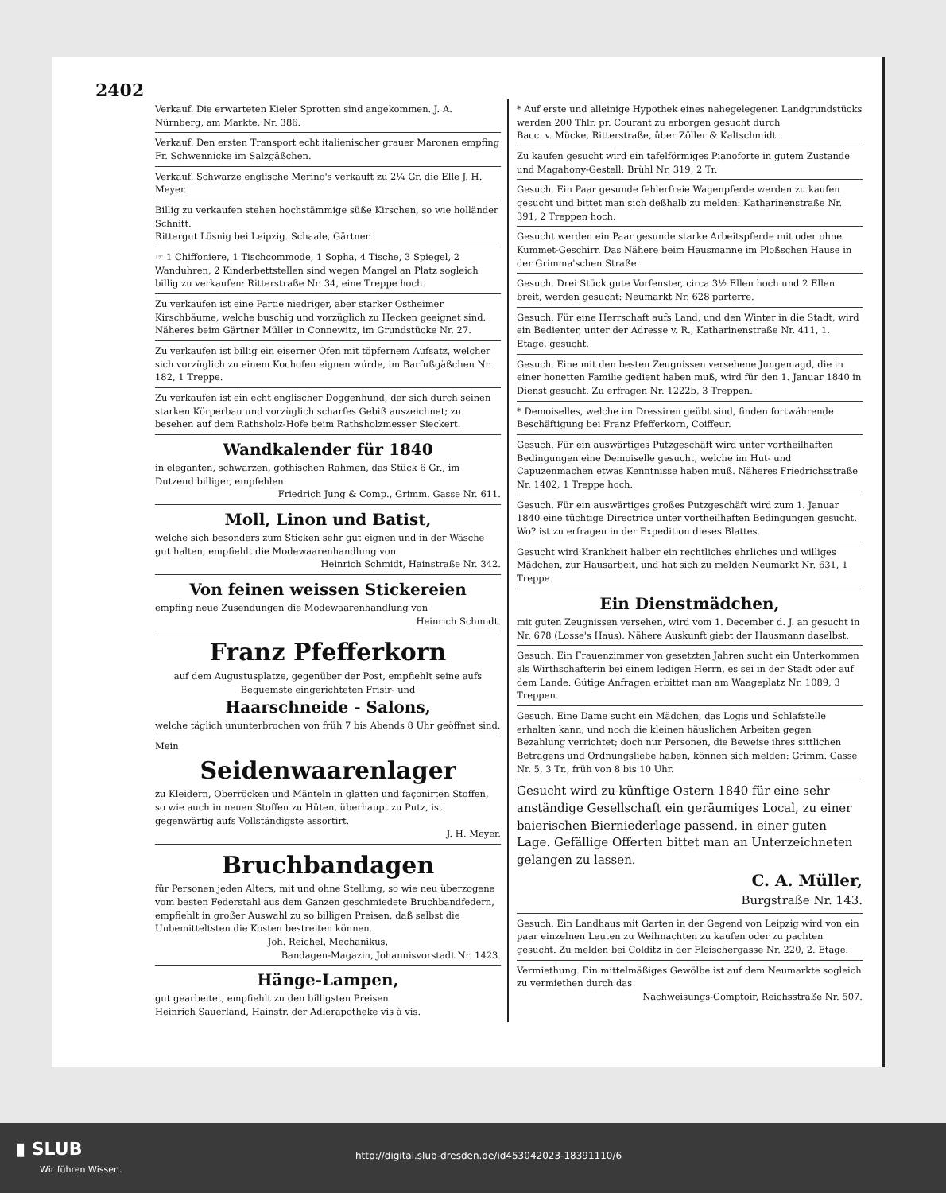2402
Verkauf. Die erwarteten Kieler Sprotten sind angekommen. J. A. Nürnberg, am Markte, Nr. 386.
Verkauf. Den ersten Transport echt italienischer grauer Maronen empfing Fr. Schwennicke im Salzgäßchen.
Verkauf. Schwarze englische Merino's verkauft zu 2¼ Gr. die Elle J. H. Meyer.
Billig zu verkaufen stehen hochstämmige süße Kirschen, so wie holländer Schnitt.
Rittergut Lösnig bei Leipzig. Schaale, Gärtner.
☞ 1 Chiffoniere, 1 Tischcommode, 1 Sopha, 4 Tische, 3 Spiegel, 2 Wanduhren, 2 Kinderbettstellen sind wegen Mangel an Platz sogleich billig zu verkaufen: Ritterstraße Nr. 34, eine Treppe hoch.
Zu verkaufen ist eine Partie niedriger, aber starker Ostheimer Kirschbäume, welche buschig und vorzüglich zu Hecken geeignet sind. Näheres beim Gärtner Müller in Connewitz, im Grundstücke Nr. 27.
Zu verkaufen ist billig ein eiserner Ofen mit töpfernem Aufsatz, welcher sich vorzüglich zu einem Kochofen eignen würde, im Barfußgäßchen Nr. 182, 1 Treppe.
Zu verkaufen ist ein echt englischer Doggenhund, der sich durch seinen starken Körperbau und vorzüglich scharfes Gebiß auszeichnet; zu besehen auf dem Rathsholz-Hofe beim Rathsholzmesser Sieckert.
Wandkalender für 1840
in eleganten, schwarzen, gothischen Rahmen, das Stück 6 Gr., im Dutzend billiger, empfehlen
Friedrich Jung & Comp., Grimm. Gasse Nr. 611.
Moll, Linon und Batist,
welche sich besonders zum Sticken sehr gut eignen und in der Wäsche gut halten, empfiehlt die Modewaarenhandlung von
Heinrich Schmidt, Hainstraße Nr. 342.
Von feinen weissen Stickereien
empfing neue Zusendungen die Modewaarenhandlung von
Heinrich Schmidt.
Franz Pfefferkorn
auf dem Augustusplatze, gegenüber der Post, empfiehlt seine aufs Bequemste eingerichteten Frisir- und
Haarschneide - Salons,
welche täglich ununterbrochen von früh 7 bis Abends 8 Uhr geöffnet sind.
Mein
Seidenwaarenlager
zu Kleidern, Oberröcken und Mänteln in glatten und façonirten Stoffen, so wie auch in neuen Stoffen zu Hüten, überhaupt zu Putz, ist gegenwärtig aufs Vollständigste assortirt.
J. H. Meyer.
Bruchbandagen
für Personen jeden Alters, mit und ohne Stellung, so wie neu überzogene vom besten Federstahl aus dem Ganzen geschmiedete Bruchbandfedern, empfiehlt in großer Auswahl zu so billigen Preisen, daß selbst die Unbemitteltsten die Kosten bestreiten können.
Joh. Reichel, Mechanikus,
Bandagen-Magazin, Johannisvorstadt Nr. 1423.
Hänge-Lampen,
gut gearbeitet, empfiehlt zu den billigsten Preisen
Heinrich Sauerland, Hainstr. der Adlerapotheke vis à vis.
* Auf erste und alleinige Hypothek eines nahegelegenen Landgrundstücks werden 200 Thlr. pr. Courant zu erborgen gesucht durch
Bacc. v. Mücke, Ritterstraße, über Zöller & Kaltschmidt.
Zu kaufen gesucht wird ein tafelförmiges Pianoforte in gutem Zustande und Magahony-Gestell: Brühl Nr. 319, 2 Tr.
Gesuch. Ein Paar gesunde fehlerfreie Wagenpferde werden zu kaufen gesucht und bittet man sich deßhalb zu melden: Katharinenstraße Nr. 391, 2 Treppen hoch.
Gesucht werden ein Paar gesunde starke Arbeitspferde mit oder ohne Kummet-Geschirr. Das Nähere beim Hausmanne im Ploßschen Hause in der Grimma'schen Straße.
Gesuch. Drei Stück gute Vorfenster, circa 3½ Ellen hoch und 2 Ellen breit, werden gesucht: Neumarkt Nr. 628 parterre.
Gesuch. Für eine Herrschaft aufs Land, und den Winter in die Stadt, wird ein Bedienter, unter der Adresse v. R., Katharinenstraße Nr. 411, 1. Etage, gesucht.
Gesuch. Eine mit den besten Zeugnissen versehene Jungemagd, die in einer honetten Familie gedient haben muß, wird für den 1. Januar 1840 in Dienst gesucht. Zu erfragen Nr. 1222b, 3 Treppen.
* Demoiselles, welche im Dressiren geübt sind, finden fortwährende Beschäftigung bei Franz Pfefferkorn, Coiffeur.
Gesuch. Für ein auswärtiges Putzgeschäft wird unter vortheilhaften Bedingungen eine Demoiselle gesucht, welche im Hut- und Capuzenmachen etwas Kenntnisse haben muß. Näheres Friedrichsstraße Nr. 1402, 1 Treppe hoch.
Gesuch. Für ein auswärtiges großes Putzgeschäft wird zum 1. Januar 1840 eine tüchtige Directrice unter vortheilhaften Bedingungen gesucht. Wo? ist zu erfragen in der Expedition dieses Blattes.
Gesucht wird Krankheit halber ein rechtliches ehrliches und williges Mädchen, zur Hausarbeit, und hat sich zu melden Neumarkt Nr. 631, 1 Treppe.
Ein Dienstmädchen,
mit guten Zeugnissen versehen, wird vom 1. December d. J. an gesucht in Nr. 678 (Losse's Haus). Nähere Auskunft giebt der Hausmann daselbst.
Gesuch. Ein Frauenzimmer von gesetzten Jahren sucht ein Unterkommen als Wirthschafterin bei einem ledigen Herrn, es sei in der Stadt oder auf dem Lande. Gütige Anfragen erbittet man am Waageplatz Nr. 1089, 3 Treppen.
Gesuch. Eine Dame sucht ein Mädchen, das Logis und Schlafstelle erhalten kann, und noch die kleinen häuslichen Arbeiten gegen Bezahlung verrichtet; doch nur Personen, die Beweise ihres sittlichen Betragens und Ordnungsliebe haben, können sich melden: Grimm. Gasse Nr. 5, 3 Tr., früh von 8 bis 10 Uhr.
Gesucht wird zu künftige Ostern 1840 für eine sehr anständige Gesellschaft ein geräumiges Local, zu einer baierischen Bierniederlage passend, in einer guten Lage. Gefällige Offerten bittet man an Unterzeichneten gelangen zu lassen.
C. A. Müller,
Burgstraße Nr. 143.
Gesuch. Ein Landhaus mit Garten in der Gegend von Leipzig wird von ein paar einzelnen Leuten zu Weihnachten zu kaufen oder zu pachten gesucht. Zu melden bei Colditz in der Fleischergasse Nr. 220, 2. Etage.
Vermiethung. Ein mittelmäßiges Gewölbe ist auf dem Neumarkte sogleich zu vermiethen durch das
Nachweisungs-Comptoir, Reichsstraße Nr. 507.
▮ SLUB
Wir führen Wissen.
http://digital.slub-dresden.de/id453042023-18391110/6